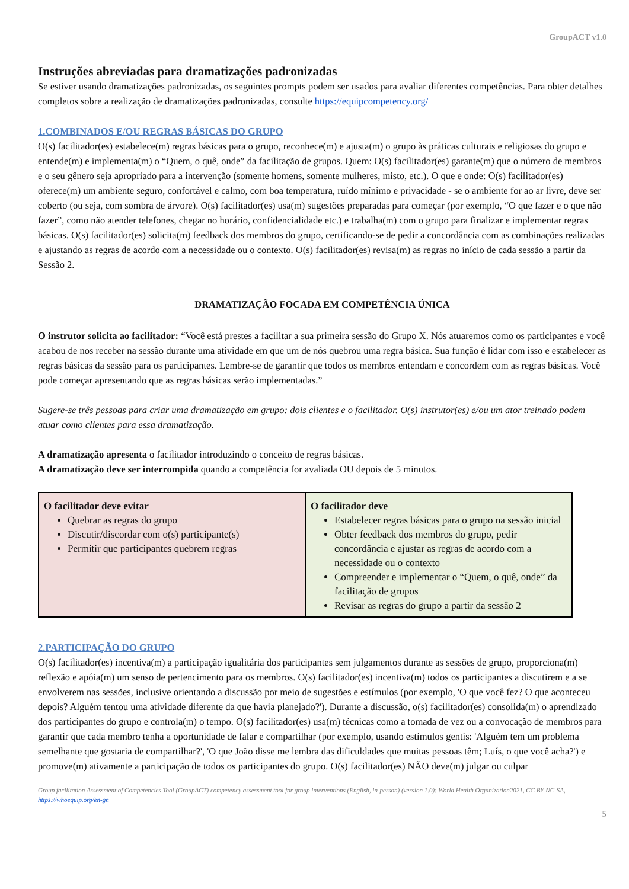GroupACT v1.0
Instruções abreviadas para dramatizações padronizadas
Se estiver usando dramatizações padronizadas, os seguintes prompts podem ser usados para avaliar diferentes competências. Para obter detalhes completos sobre a realização de dramatizações padronizadas, consulte https://equipcompetency.org/
1.COMBINADOS E/OU REGRAS BÁSICAS DO GRUPO
O(s) facilitador(es) estabelece(m) regras básicas para o grupo, reconhece(m) e ajusta(m) o grupo às práticas culturais e religiosas do grupo e entende(m) e implementa(m) o “Quem, o quê, onde” da facilitação de grupos. Quem: O(s) facilitador(es) garante(m) que o número de membros e o seu gênero seja apropriado para a intervenção (somente homens, somente mulheres, misto, etc.). O que e onde: O(s) facilitador(es) oferece(m) um ambiente seguro, confortável e calmo, com boa temperatura, ruído mínimo e privacidade - se o ambiente for ao ar livre, deve ser coberto (ou seja, com sombra de árvore). O(s) facilitador(es) usa(m) sugestões preparadas para começar (por exemplo, “O que fazer e o que não fazer”, como não atender telefones, chegar no horário, confidencialidade etc.) e trabalha(m) com o grupo para finalizar e implementar regras básicas. O(s) facilitador(es) solicita(m) feedback dos membros do grupo, certificando-se de pedir a concordância com as combinações realizadas e ajustando as regras de acordo com a necessidade ou o contexto. O(s) facilitador(es) revisa(m) as regras no início de cada sessão a partir da Sessão 2.
DRAMATIZAÇÃO FOCADA EM COMPETÊNCIA ÚNICA
O instrutor solicita ao facilitador: “Você está prestes a facilitar a sua primeira sessão do Grupo X. Nós atuaremos como os participantes e você acabou de nos receber na sessão durante uma atividade em que um de nós quebrou uma regra básica. Sua função é lidar com isso e estabelecer as regras básicas da sessão para os participantes. Lembre-se de garantir que todos os membros entendam e concordem com as regras básicas. Você pode começar apresentando que as regras básicas serão implementadas.”
Sugere-se três pessoas para criar uma dramatização em grupo: dois clientes e o facilitador. O(s) instrutor(es) e/ou um ator treinado podem atuar como clientes para essa dramatização.
A dramatização apresenta o facilitador introduzindo o conceito de regras básicas.
A dramatização deve ser interrompida quando a competência for avaliada OU depois de 5 minutos.
| O facilitador deve evitar Quebrar as regras do grupo Discutir/discordar com o(s) participante(s) Permitir que participantes quebrem regras | O facilitador deve Estabelecer regras básicas para o grupo na sessão inicial Obter feedback dos membros do grupo, pedir concordância e ajustar as regras de acordo com a necessidade ou o contexto Compreender e implementar o “Quem, o quê, onde” da facilitação de grupos Revisar as regras do grupo a partir da sessão 2 |
2.PARTICIPAÇÃO DO GRUPO
O(s) facilitador(es) incentiva(m) a participação igualitária dos participantes sem julgamentos durante as sessões de grupo, proporciona(m) reflexão e apóia(m) um senso de pertencimento para os membros. O(s) facilitador(es) incentiva(m) todos os participantes a discutirem e a se envolverem nas sessões, inclusive orientando a discussão por meio de sugestões e estímulos (por exemplo, 'O que você fez? O que aconteceu depois? Alguém tentou uma atividade diferente da que havia planejado?'). Durante a discussão, o(s) facilitador(es) consolida(m) o aprendizado dos participantes do grupo e controla(m) o tempo. O(s) facilitador(es) usa(m) técnicas como a tomada de vez ou a convocação de membros para garantir que cada membro tenha a oportunidade de falar e compartilhar (por exemplo, usando estímulos gentis: 'Alguém tem um problema semelhante que gostaria de compartilhar?', 'O que João disse me lembra das dificuldades que muitas pessoas têm; Luís, o que você acha?') e promove(m) ativamente a participação de todos os participantes do grupo. O(s) facilitador(es) NÃO deve(m) julgar ou culpar
Group facilitation Assessment of Competencies Tool (GroupACT) competency assessment tool for group interventions (English, in-person) (version 1.0): World Health Organization2021, CC BY-NC-SA, https://whoequip.org/en-gn
5